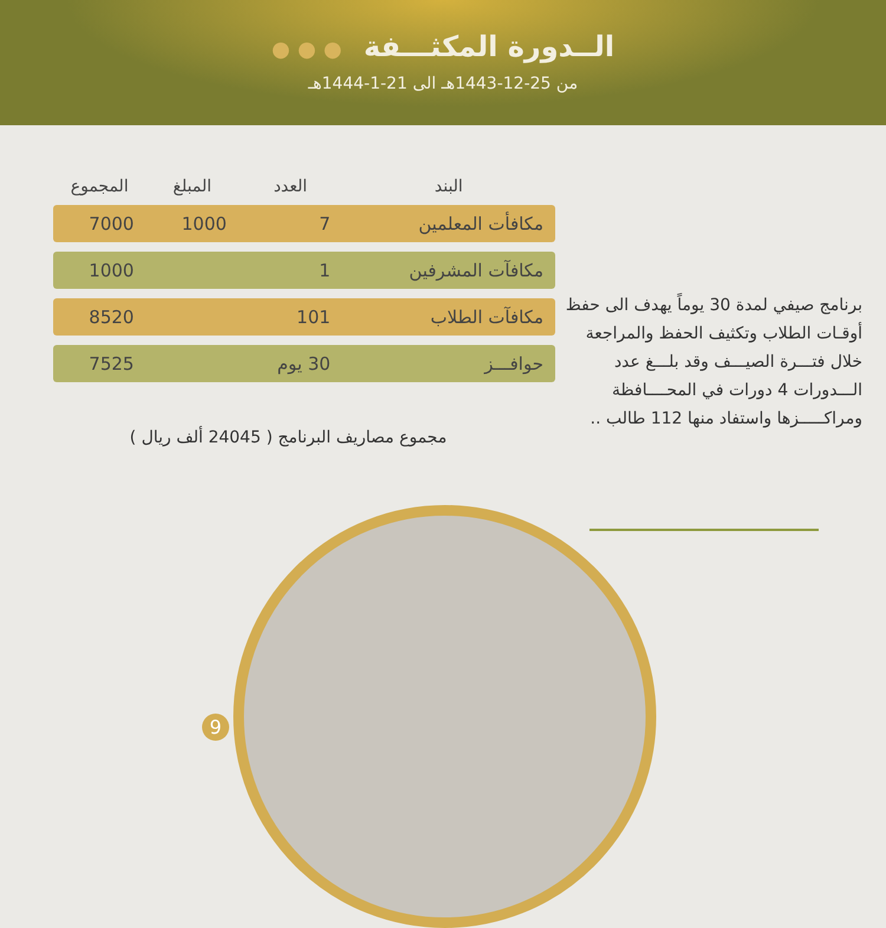الــدورة المكثـــفة ● ● ●
من 25-12-1443هـ الى 21-1-1444هـ
برنامج صيفي لمدة 30 يوماً يهدف الى حفظ أوقـات الطلاب وتكثيف الحفظ والمراجعة خلال فتـــرة الصيـــف وقد بلـــغ عدد الـــدورات 4 دورات في المحــــافظة ومراكـــــزها واستفاد منها 112 طالب ..
| البند | العدد | المبلغ | المجموع |
| --- | --- | --- | --- |
| مكافأت المعلمين | 7 | 1000 | 7000 |
| مكافآت المشرفين | 1 | | 1000 |
| مكافآت الطلاب | 101 | | 8520 |
| حوافـــز | 30 يوم | | 7525 |
مجموع مصاريف البرنامج ( 24045 ألف ريال )
9